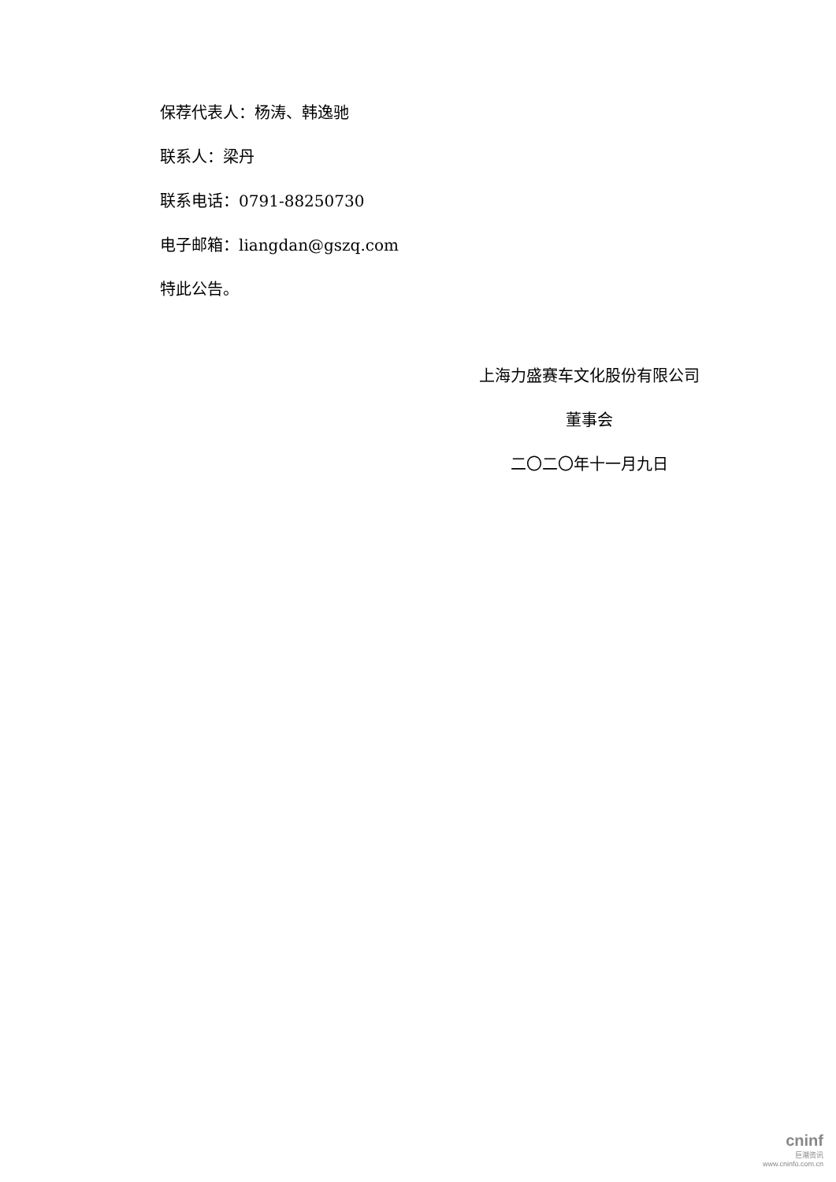保荐代表人：杨涛、韩逸驰
联系人：梁丹
联系电话：0791-88250730
电子邮箱：liangdan@gszq.com
特此公告。
上海力盛赛车文化股份有限公司
董事会
二〇二〇年十一月九日
cninf
巨潮资讯
www.cninfo.com.cn